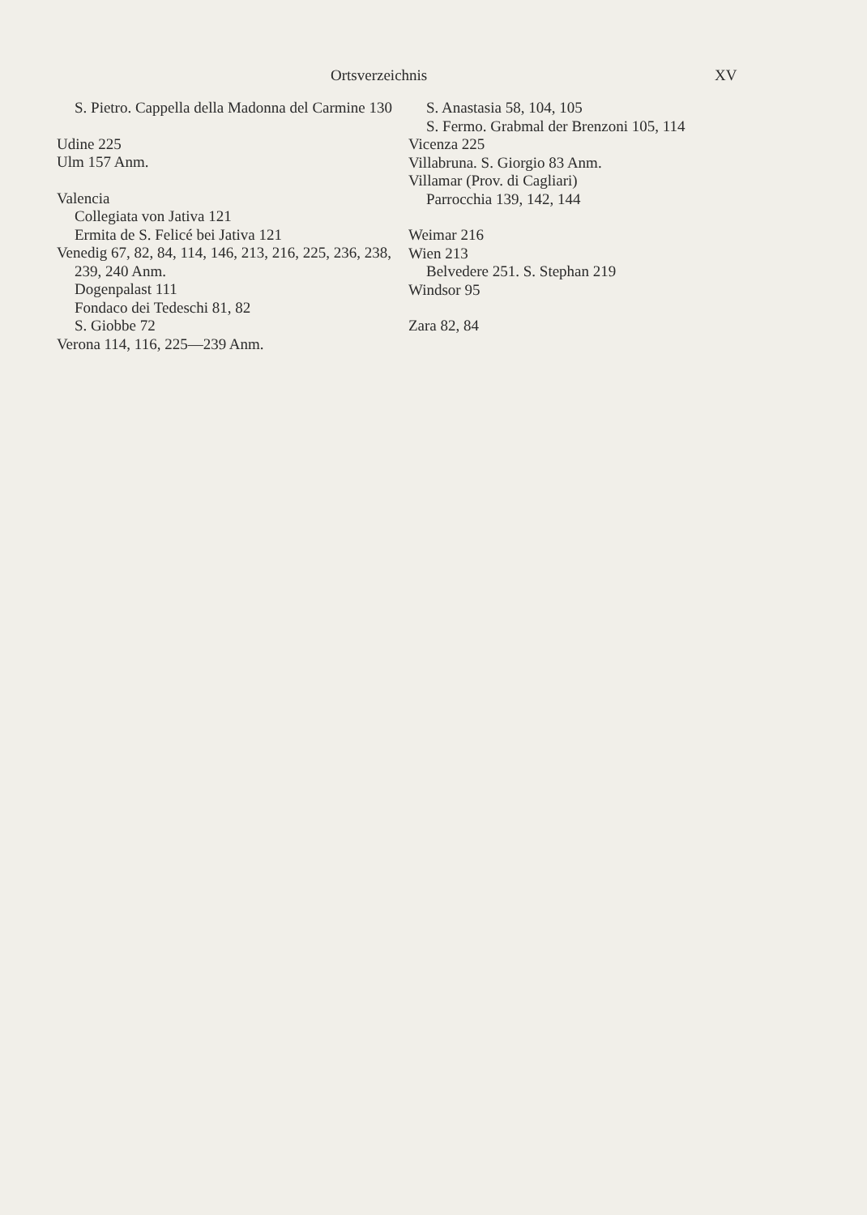Ortsverzeichnis XV
S. Pietro. Cappella della Madonna del Carmine 130
Udine 225
Ulm 157 Anm.
Valencia
Collegiata von Jativa 121
Ermita de S. Felicé bei Jativa 121
Venedig 67, 82, 84, 114, 146, 213, 216, 225, 236, 238, 239, 240 Anm.
Dogenpalast 111
Fondaco dei Tedeschi 81, 82
S. Giobbe 72
Verona 114, 116, 225—239 Anm.
S. Anastasia 58, 104, 105
S. Fermo. Grabmal der Brenzoni 105, 114
Vicenza 225
Villabruna. S. Giorgio 83 Anm.
Villamar (Prov. di Cagliari)
Parrocchia 139, 142, 144
Weimar 216
Wien 213
Belvedere 251. S. Stephan 219
Windsor 95
Zara 82, 84